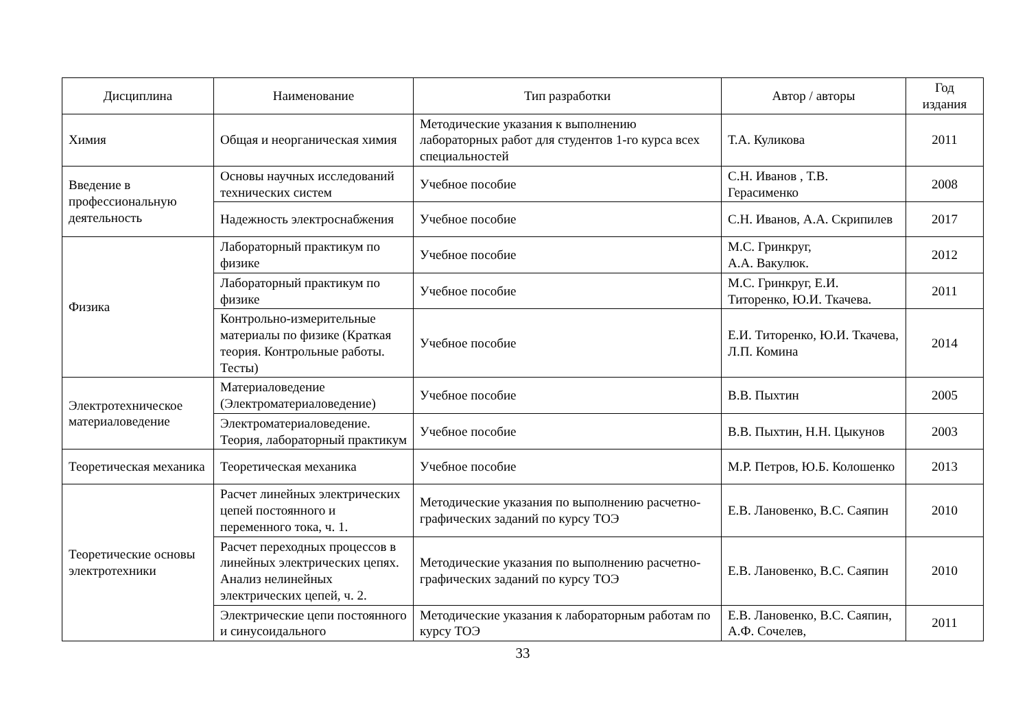| Дисциплина | Наименование | Тип разработки | Автор / авторы | Год издания |
| --- | --- | --- | --- | --- |
| Химия | Общая и неорганическая химия | Методические указания к выполнению лабораторных работ для студентов 1-го курса всех специальностей | Т.А. Куликова | 2011 |
| Введение в профессиональную деятельность | Основы научных исследований технических систем | Учебное пособие | С.Н. Иванов , Т.В. Герасименко | 2008 |
| | Надежность электроснабжения | Учебное пособие | С.Н. Иванов, А.А. Скрипилев | 2017 |
| Физика | Лабораторный практикум по физике | Учебное пособие | М.С. Гринкруг, А.А. Вакулюк. | 2012 |
| | Лабораторный практикум по физике | Учебное пособие | М.С. Гринкруг, Е.И. Титоренко, Ю.И. Ткачева. | 2011 |
| | Контрольно-измерительные материалы по физике (Краткая теория. Контрольные работы. Тесты) | Учебное пособие | Е.И. Титоренко, Ю.И. Ткачева, Л.П. Комина | 2014 |
| Электротехническое материаловедение | Материаловедение (Электроматериаловедение) | Учебное пособие | В.В. Пыхтин | 2005 |
| | Электроматериаловедение. Теория, лабораторный практикум | Учебное пособие | В.В. Пыхтин, Н.Н. Цыкунов | 2003 |
| Теоретическая механика | Теоретическая механика | Учебное пособие | М.Р. Петров, Ю.Б. Колошенко | 2013 |
| Теоретические основы электротехники | Расчет линейных электрических цепей постоянного и переменного тока, ч. 1. | Методические указания по выполнению расчетно-графических заданий по курсу ТОЭ | Е.В. Лановенко, В.С. Саяпин | 2010 |
| | Расчет переходных процессов в линейных электрических цепях. Анализ нелинейных электрических цепей, ч. 2. | Методические указания по выполнению расчетно-графических заданий по курсу ТОЭ | Е.В. Лановенко, В.С. Саяпин | 2010 |
| | Электрические цепи постоянного и синусоидального | Методические указания к лабораторным работам по курсу ТОЭ | Е.В. Лановенко, В.С. Саяпин, А.Ф. Сочелев, | 2011 |
33